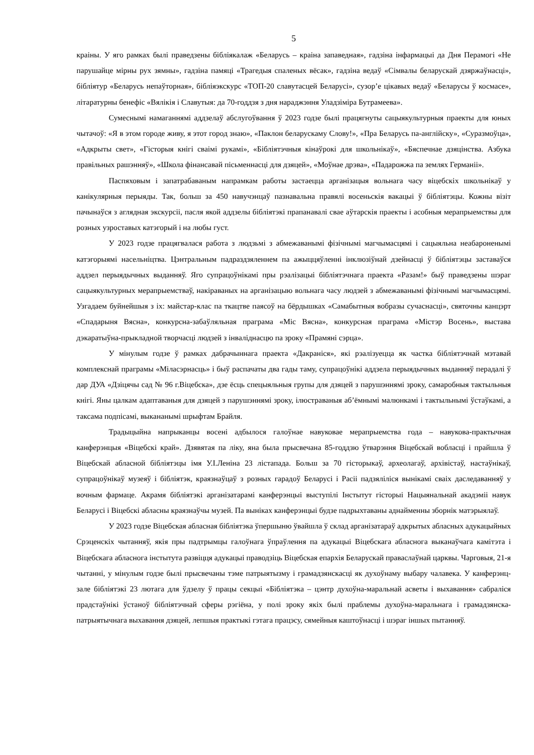5
краіны. У яго рамках былі праведзены бібліякалаж «Беларусь – краіна запаведная», гадзіна інфармацыі да Дня Перамогі «Не парушайце мірны рух зямны», гадзіна памяці «Трагедыя спаленых вёсак», гадзіна ведаў «Сімвалы беларускай дзяржаўнасці», бібліятур «Беларусь непаўторная», бібліяэкскурс «ТОП-20 славутасцей Беларусі», сузор’е цікавых ведаў «Беларусы ў космасе», літаратурны бенефіс «Вялікія і Славутыя: да 70-годдзя з дня нараджэння Уладзіміра Бутрамеева».
Сумеснымі намаганнямі аддзелаў абслугоўвання ў 2023 годзе былі працягнуты сацыякультурныя праекты для юных чытачоў: «Я в этом городе живу, я этот город знаю», «Паклон беларускаму Слову!», «Пра Беларусь па-англійску», «Суразмоўца», «Адкрыты свет», «Гісторыя кнігі сваімі рукамі», «Бібліятэчныя кінаўрокі для школьнікаў», «Бяспечнае дзяцінства. Азбука правільных рашэнняў», «Школа фінансавай пісьменнасці для дзяцей», «Моўнае дрэва», «Падарожжа па землях Германіі».
Паспяховым і запатрабаваным напрамкам работы застаецца арганізацыя вольнага часу віцебскіх школьнікаў у канікулярныя перыяды. Так, больш за 450 навучэнцаў пазнавальна правялі восеньскія вакацыі ў бібліятэцы. Кожны візіт пачынаўся з аглядная экскурсіі, пасля якой аддзелы бібліятэкі прапанавалі свае аўтарскія праекты і асобныя мерапрыемствы для розных узроставых катэгорый і на любы густ.
У 2023 годзе працягвалася работа з людзьмі з абмежаванымі фізічнымі магчымасцямі і сацыяльна неабароненымі катэгорыямі насельніцтва. Цэнтральным падраздзяленнем па ажыццяўленні інклюзіўнай дзейнасці ў бібліятэцы заставаўся аддзел перыядычных выданняў. Яго супрацоўнікамі пры рэалізацыі бібліятэчнага праекта «Разам!» быў праведзены шэраг сацыякультурных мерапрыемстваў, накіраваных на арганізацыю вольнага часу людзей з абмежаванымі фізічнымі магчымасцямі. Узгадаем буйнейшыя з іх: майстар-клас па ткацтве паясоў на бёрдышках «Самабытныя вобразы сучаснасці», святочны канцэрт «Спадарыня Вясна», конкурсна-забаўляльная праграма «Міс Вясна», конкурсная праграма «Містэр Восень», выстава дэкаратыўна-прыкладной творчасці людзей з інваліднасцю па зроку «Прамяні сэрца».
У мінулым годзе ў рамках дабрачыннага праекта «Дакраніся», які рэалізуецца як частка бібліятэчнай мэтавай комплекснай праграмы «Міласэрнасць» і быў распачаты два гады таму, супрацоўнікі аддзела перыядычных выданняў перадалі ў дар ДУА «Дзіцячы сад № 96 г.Віцебска», дзе ёсць спецыяльныя групы для дзяцей з парушэннямі зроку, самаробныя тактыльныя кнігі. Яны цалкам адаптаваныя для дзяцей з парушэннямі зроку, ілюстраваныя аб’ёмнымі малюнкамі і тактыльнымі ўстаўкамі, а таксама подпісамі, выкананымі шрыфтам Брайля.
Традыцыйна напрыканцы восені адбылося галоўнае навуковае мерапрыемства года – навукова-практычная канферэнцыя «Віцебскі край». Дзявятая па ліку, яна была прысвечана 85-годдзю ўтварэння Віцебскай вобласці і прайшла ў Віцебскай абласной бібліятэцы імя У.І.Леніна 23 лістапада. Больш за 70 гісторыкаў, археолагаў, архівістаў, настаўнікаў, супрацоўнікаў музеяў і бібліятэк, краязнаўцаў з розных гарадоў Беларусі і Расіі падзяліліся вынікамі сваіх даследаванняў у вочным фармаце. Акрамя бібліятэкі арганізатарамі канферэнцыі выступілі Інстытут гісторыі Нацыянальнай акадэміі навук Беларусі і Віцебскі абласны краязнаўчы музей. Па выніках канферэнцыі будзе падрыхтаваны аднайменны зборнік матэрыялаў.
У 2023 годзе Віцебская абласная бібліятэка ўпершыню ўвайшла ў склад арганізатараў адкрытых абласных адукацыйных Срэценскіх чытанняў, якія пры падтрымцы галоўнага ўпраўлення па адукацыі Віцебскага абласнога выканаўчага камітэта і Віцебскага абласнога інстытута развіцця адукацыі праводзіць Віцебская епархія Беларускай праваслаўнай царквы. Чарговыя, 21-я чытанні, у мінулым годзе былі прысвечаны тэме патрыятызму і грамадзянскасці як духоўнаму выбару чалавека. У канферэнц-зале бібліятэкі 23 лютага для ўдзелу ў працы секцыі «Бібліятэка – цэнтр духоўна-маральнай асветы і выхавання» сабраліся прадстаўнікі ўстаноў бібліятэчнай сферы рэгіёна, у полі зроку якіх былі праблемы духоўна-маральнага і грамадзянска-патрыятычнага выхавання дзяцей, лепшыя практыкі гэтага працэсу, сямейныя каштоўнасці і шэраг іншых пытанняў.